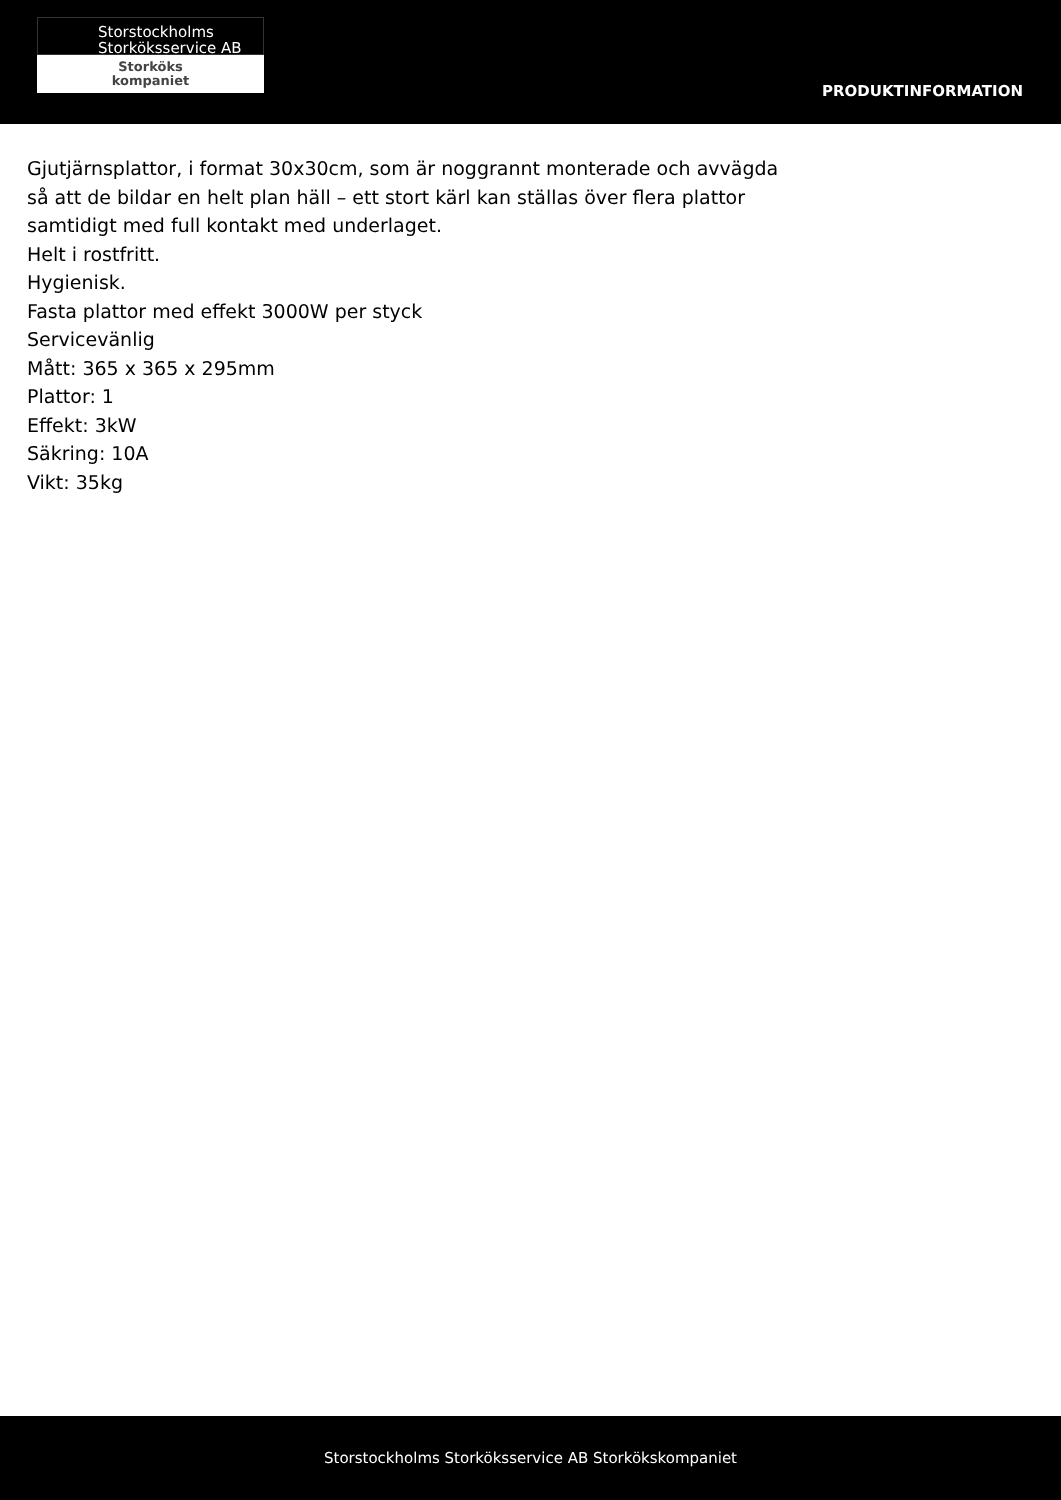Storstockholms
Storköksservice AB
Storköks
kompaniet
PRODUKTINFORMATION
Gjutjärnsplattor, i format 30x30cm, som är noggrannt monterade och avvägda
så att de bildar en helt plan häll – ett stort kärl kan ställas över flera plattor
samtidigt med full kontakt med underlaget.
Helt i rostfritt.
Hygienisk.
Fasta plattor med effekt 3000W per styck
Servicevänlig
Mått: 365 x 365 x 295mm
Plattor: 1
Effekt: 3kW
Säkring: 10A
Vikt: 35kg
Storstockholms Storköksservice AB Storkökskompaniet